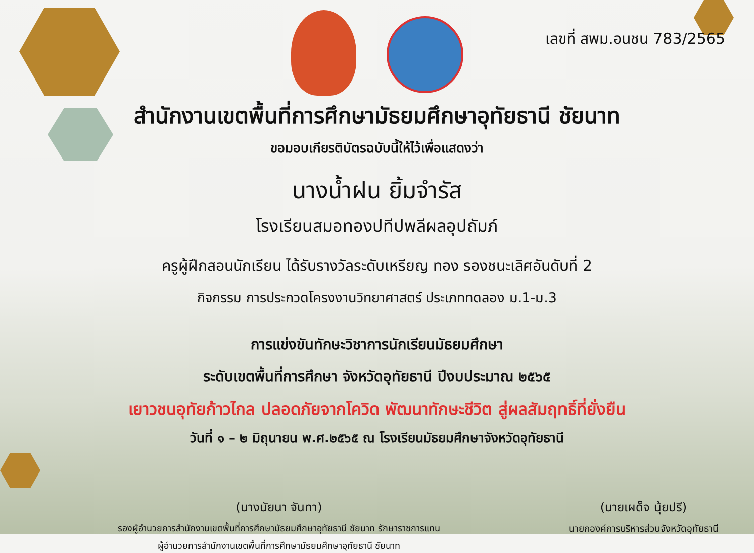เลขที่ สพม.อนชน 783/2565
สำนักงานเขตพื้นที่การศึกษามัธยมศึกษาอุทัยธานี ชัยนาท
ขอมอบเกียรติบัตรฉบับนี้ให้ไว้เพื่อแสดงว่า
นางน้ำฝน ยิ้มจำรัส
โรงเรียนสมอทองปทีปพลีผลอุปถัมภ์
ครูผู้ฝึกสอนนักเรียน ได้รับรางวัลระดับเหรียญ ทอง รองชนะเลิศอันดับที่ 2
กิจกรรม การประกวดโครงงานวิทยาศาสตร์ ประเภททดลอง ม.1-ม.3
การแข่งขันทักษะวิชาการนักเรียนมัธยมศึกษา
ระดับเขตพื้นที่การศึกษา จังหวัดอุทัยธานี ปีงบประมาณ ๒๕๖๕
เยาวชนอุทัยก้าวไกล ปลอดภัยจากโควิด พัฒนาทักษะชีวิต สู่ผลสัมฤทธิ์ที่ยั่งยืน
วันที่ ๑ – ๒ มิถุนายน พ.ศ.๒๕๖๕ ณ โรงเรียนมัธยมศึกษาจังหวัดอุทัยธานี
(นางนัยนา จันทา)
รองผู้อำนวยการสำนักงานเขตพื้นที่การศึกษามัธยมศึกษาอุทัยธานี ชัยนาท รักษาราชการแทน
ผู้อำนวยการสำนักงานเขตพื้นที่การศึกษามัธยมศึกษาอุทัยธานี ชัยนาท
(นายเผด็จ นุ้ยปรี)
นายกองค์การบริหารส่วนจังหวัดอุทัยธานี